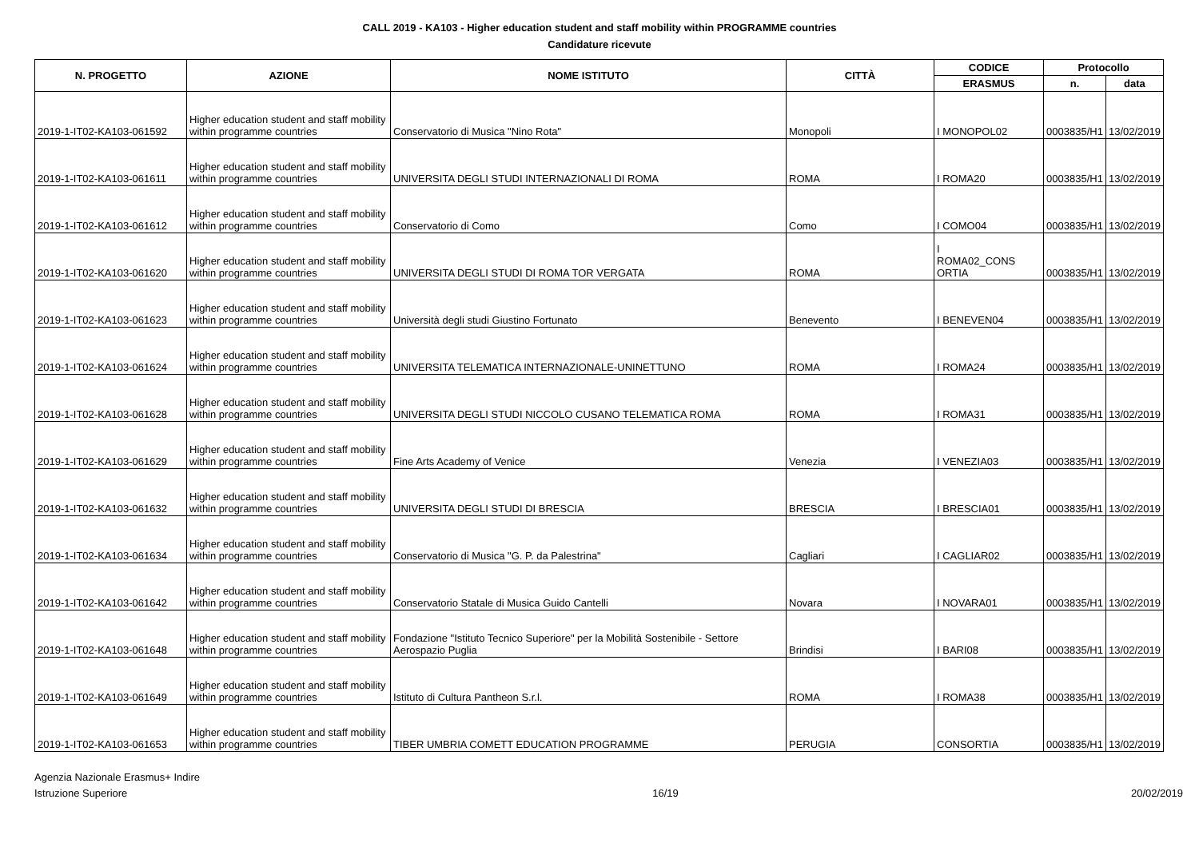CALL 2019 - KA103 - Higher education student and staff mobility within PROGRAMME countries
Candidature ricevute
| N. PROGETTO | AZIONE | NOME ISTITUTO | CITTÀ | CODICE | Protocollo | |
| --- | --- | --- | --- | --- | --- | --- |
| | | | | ERASMUS | n. | data |
| 2019-1-IT02-KA103-061592 | Higher education student and staff mobility within programme countries | Conservatorio di Musica "Nino Rota" | Monopoli | I MONOPOL02 | 0003835/H1 | 13/02/2019 |
| 2019-1-IT02-KA103-061611 | Higher education student and staff mobility within programme countries | UNIVERSITA DEGLI STUDI INTERNAZIONALI DI ROMA | ROMA | I ROMA20 | 0003835/H1 | 13/02/2019 |
| 2019-1-IT02-KA103-061612 | Higher education student and staff mobility within programme countries | Conservatorio di Como | Como | I COMO04 | 0003835/H1 | 13/02/2019 |
| 2019-1-IT02-KA103-061620 | Higher education student and staff mobility within programme countries | UNIVERSITA DEGLI STUDI DI ROMA TOR VERGATA | ROMA | I ROMA02_CONS ORTIA | 0003835/H1 | 13/02/2019 |
| 2019-1-IT02-KA103-061623 | Higher education student and staff mobility within programme countries | Università degli studi Giustino Fortunato | Benevento | I BENEVEN04 | 0003835/H1 | 13/02/2019 |
| 2019-1-IT02-KA103-061624 | Higher education student and staff mobility within programme countries | UNIVERSITA TELEMATICA INTERNAZIONALE-UNINETTUNO | ROMA | I ROMA24 | 0003835/H1 | 13/02/2019 |
| 2019-1-IT02-KA103-061628 | Higher education student and staff mobility within programme countries | UNIVERSITA DEGLI STUDI NICCOLO CUSANO TELEMATICA ROMA | ROMA | I ROMA31 | 0003835/H1 | 13/02/2019 |
| 2019-1-IT02-KA103-061629 | Higher education student and staff mobility within programme countries | Fine Arts Academy of Venice | Venezia | I VENEZIA03 | 0003835/H1 | 13/02/2019 |
| 2019-1-IT02-KA103-061632 | Higher education student and staff mobility within programme countries | UNIVERSITA DEGLI STUDI DI BRESCIA | BRESCIA | I BRESCIA01 | 0003835/H1 | 13/02/2019 |
| 2019-1-IT02-KA103-061634 | Higher education student and staff mobility within programme countries | Conservatorio di Musica "G. P. da Palestrina" | Cagliari | I CAGLIAR02 | 0003835/H1 | 13/02/2019 |
| 2019-1-IT02-KA103-061642 | Higher education student and staff mobility within programme countries | Conservatorio Statale di Musica Guido Cantelli | Novara | I NOVARA01 | 0003835/H1 | 13/02/2019 |
| 2019-1-IT02-KA103-061648 | Higher education student and staff mobility within programme countries | Fondazione "Istituto Tecnico Superiore" per la Mobilità Sostenibile - Settore Aerospazio Puglia | Brindisi | I BARI08 | 0003835/H1 | 13/02/2019 |
| 2019-1-IT02-KA103-061649 | Higher education student and staff mobility within programme countries | Istituto di Cultura Pantheon S.r.l. | ROMA | I ROMA38 | 0003835/H1 | 13/02/2019 |
| 2019-1-IT02-KA103-061653 | Higher education student and staff mobility within programme countries | TIBER UMBRIA COMETT EDUCATION PROGRAMME | PERUGIA | CONSORTIA | 0003835/H1 | 13/02/2019 |
Agenzia Nazionale Erasmus+ Indire
Istruzione Superiore
16/19 20/02/2019